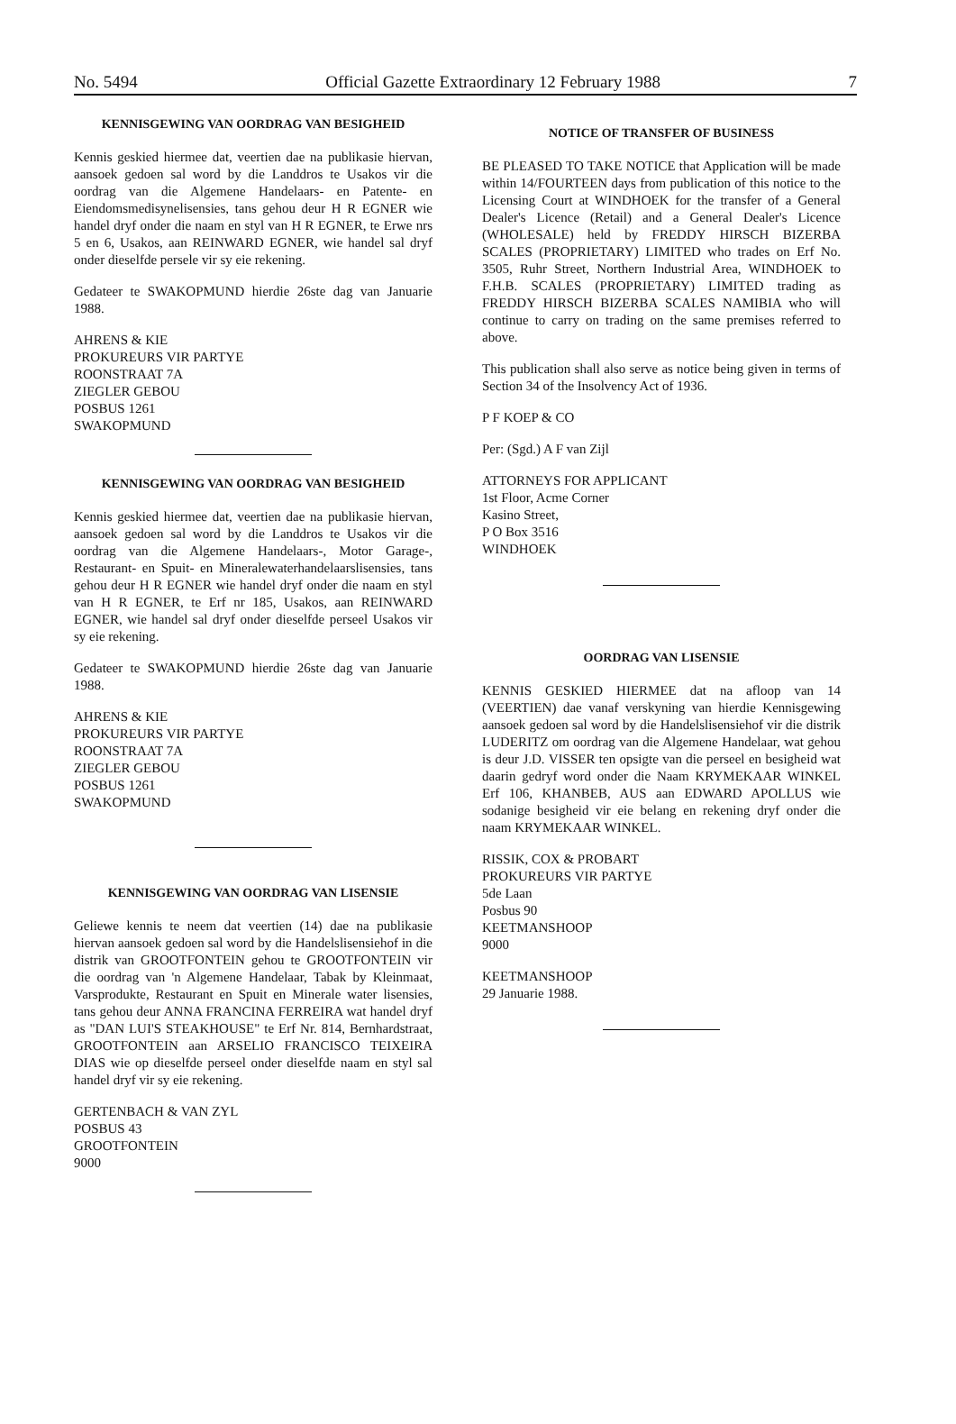No. 5494 Official Gazette Extraordinary 12 February 1988 7
KENNISGEWING VAN OORDRAG VAN BESIGHEID
Kennis geskied hiermee dat, veertien dae na publikasie hiervan, aansoek gedoen sal word by die Landdros te Usakos vir die oordrag van die Algemene Handelaars- en Patente- en Eiendomsmedisynelisensies, tans gehou deur H R EGNER wie handel dryf onder die naam en styl van H R EGNER, te Erwe nrs 5 en 6, Usakos, aan REINWARD EGNER, wie handel sal dryf onder dieselfde persele vir sy eie rekening.
Gedateer te SWAKOPMUND hierdie 26ste dag van Januarie 1988.
AHRENS & KIE
PROKUREURS VIR PARTYE
ROONSTRAAT 7A
ZIEGLER GEBOU
POSBUS 1261
SWAKOPMUND
KENNISGEWING VAN OORDRAG VAN BESIGHEID
Kennis geskied hiermee dat, veertien dae na publikasie hiervan, aansoek gedoen sal word by die Landdros te Usakos vir die oordrag van die Algemene Handelaars-, Motor Garage-, Restaurant- en Spuit- en Mineralewaterhandelaarslisensies, tans gehou deur H R EGNER wie handel dryf onder die naam en styl van H R EGNER, te Erf nr 185, Usakos, aan REINWARD EGNER, wie handel sal dryf onder dieselfde perseel Usakos vir sy eie rekening.
Gedateer te SWAKOPMUND hierdie 26ste dag van Januarie 1988.
AHRENS & KIE
PROKUREURS VIR PARTYE
ROONSTRAAT 7A
ZIEGLER GEBOU
POSBUS 1261
SWAKOPMUND
KENNISGEWING VAN OORDRAG VAN LISENSIE
Geliewe kennis te neem dat veertien (14) dae na publikasie hiervan aansoek gedoen sal word by die Handelslisensiehof in die distrik van GROOTFONTEIN gehou te GROOTFONTEIN vir die oordrag van 'n Algemene Handelaar, Tabak by Kleinmaat, Varsprodukte, Restaurant en Spuit en Minerale water lisensies, tans gehou deur ANNA FRANCINA FERREIRA wat handel dryf as "DAN LUI'S STEAKHOUSE" te Erf Nr. 814, Bernhardstraat, GROOTFONTEIN aan ARSELIO FRANCISCO TEIXEIRA DIAS wie op dieselfde perseel onder dieselfde naam en styl sal handel dryf vir sy eie rekening.
GERTENBACH & VAN ZYL
POSBUS 43
GROOTFONTEIN
9000
NOTICE OF TRANSFER OF BUSINESS
BE PLEASED TO TAKE NOTICE that Application will be made within 14/FOURTEEN days from publication of this notice to the Licensing Court at WINDHOEK for the transfer of a General Dealer's Licence (Retail) and a General Dealer's Licence (WHOLESALE) held by FREDDY HIRSCH BIZERBA SCALES (PROPRIETARY) LIMITED who trades on Erf No. 3505, Ruhr Street, Northern Industrial Area, WINDHOEK to F.H.B. SCALES (PROPRIETARY) LIMITED trading as FREDDY HIRSCH BIZERBA SCALES NAMIBIA who will continue to carry on trading on the same premises referred to above.
This publication shall also serve as notice being given in terms of Section 34 of the Insolvency Act of 1936.
P F KOEP & CO
Per: (Sgd.) A F van Zijl
ATTORNEYS FOR APPLICANT
1st Floor, Acme Corner
Kasino Street,
P O Box 3516
WINDHOEK
OORDRAG VAN LISENSIE
KENNIS GESKIED HIERMEE dat na afloop van 14 (VEERTIEN) dae vanaf verskyning van hierdie Kennisgewing aansoek gedoen sal word by die Handelslisensiehof vir die distrik LUDERITZ om oordrag van die Algemene Handelaar, wat gehou is deur J.D. VISSER ten opsigte van die perseel en besigheid wat daarin gedryf word onder die Naam KRYMEKAAR WINKEL Erf 106, KHANBEB, AUS aan EDWARD APOLLUS wie sodanige besigheid vir eie belang en rekening dryf onder die naam KRYMEKAAR WINKEL.
RISSIK, COX & PROBART
PROKUREURS VIR PARTYE
5de Laan
Posbus 90
KEETMANSHOOP
9000
KEETMANSHOOP
29 Januarie 1988.